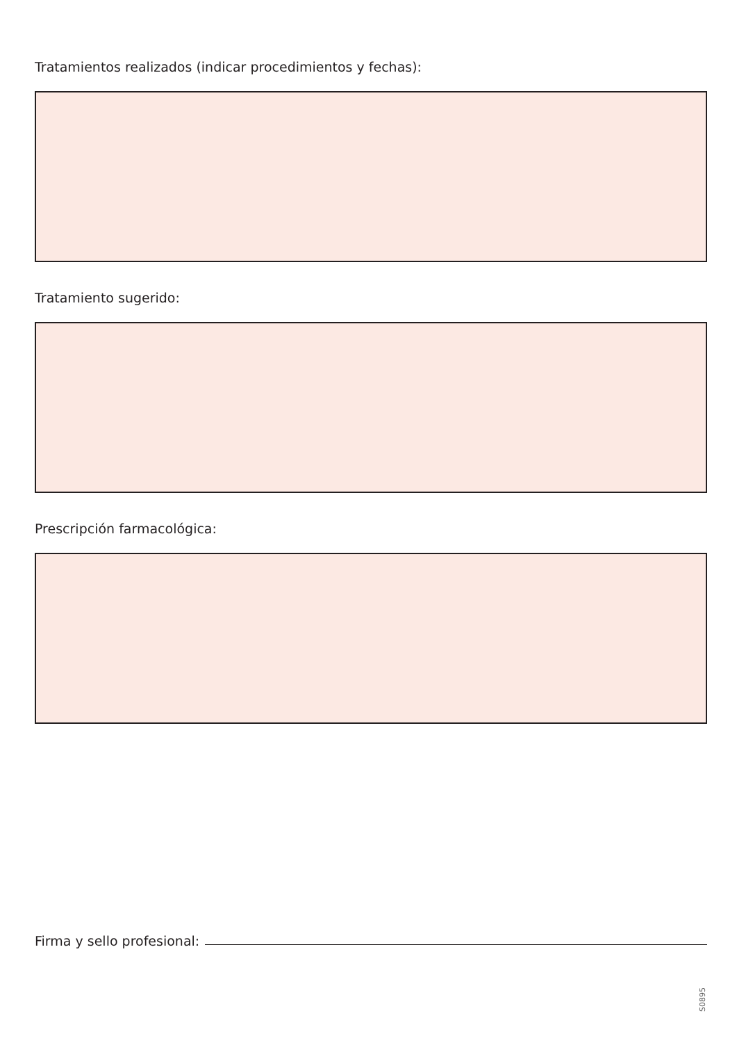Tratamientos realizados (indicar procedimientos y fechas):
Tratamiento sugerido:
Prescripción farmacológica:
Firma y sello profesional:
S0895